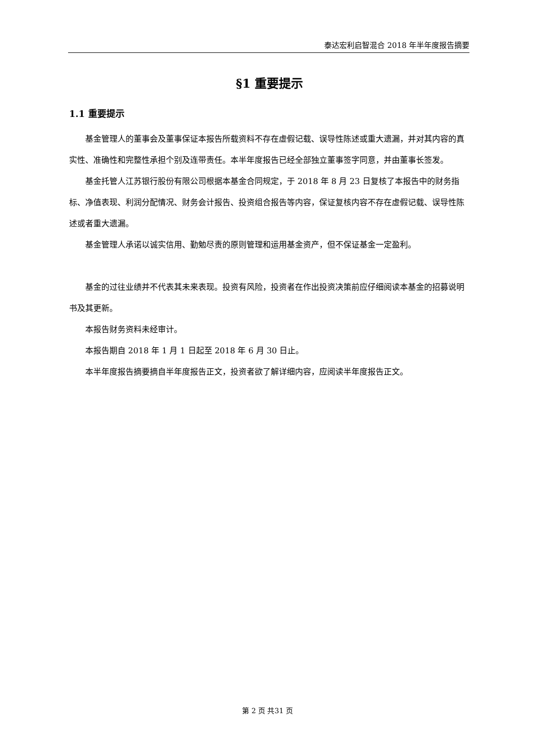泰达宏利启智混合 2018 年半年度报告摘要
§1 重要提示
1.1 重要提示
基金管理人的董事会及董事保证本报告所载资料不存在虚假记载、误导性陈述或重大遗漏，并对其内容的真实性、准确性和完整性承担个别及连带责任。本半年度报告已经全部独立董事签字同意，并由董事长签发。
基金托管人江苏银行股份有限公司根据本基金合同规定，于 2018 年 8 月 23 日复核了本报告中的财务指标、净值表现、利润分配情况、财务会计报告、投资组合报告等内容，保证复核内容不存在虚假记载、误导性陈述或者重大遗漏。
基金管理人承诺以诚实信用、勤勉尽责的原则管理和运用基金资产，但不保证基金一定盈利。
基金的过往业绩并不代表其未来表现。投资有风险，投资者在作出投资决策前应仔细阅读本基金的招募说明书及其更新。
本报告财务资料未经审计。
本报告期自 2018 年 1 月 1 日起至 2018 年 6 月 30 日止。
本半年度报告摘要摘自半年度报告正文，投资者欲了解详细内容，应阅读半年度报告正文。
第 2 页 共31 页